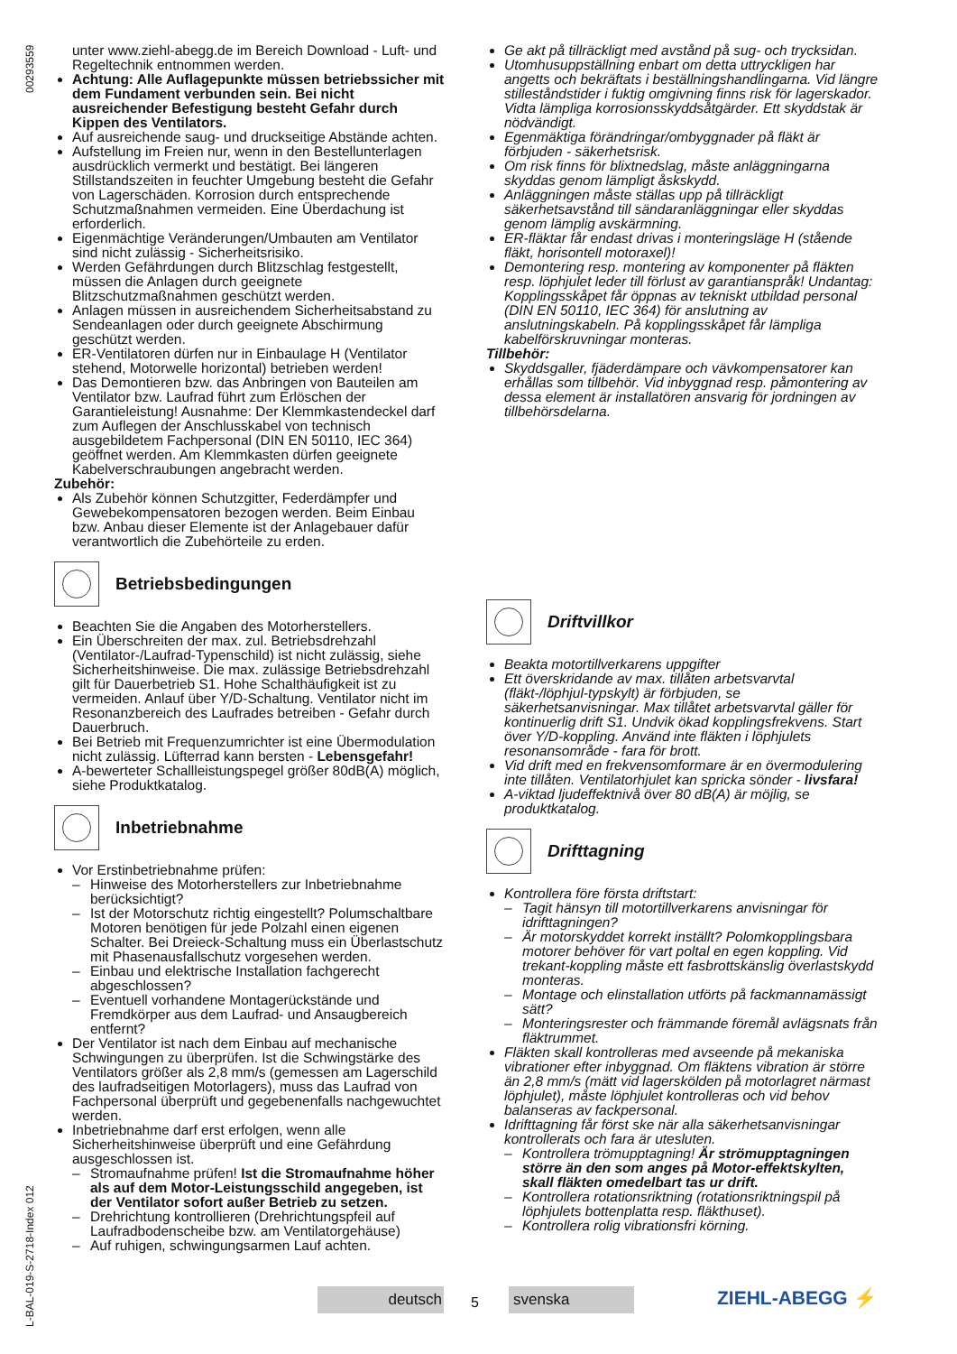L-BAL-019-S-2718-Index 012 00293559
unter www.ziehl-abegg.de im Bereich Download - Luft- und Regeltechnik entnommen werden.
Achtung: Alle Auflagepunkte müssen betriebssicher mit dem Fundament verbunden sein. Bei nicht ausreichender Befestigung besteht Gefahr durch Kippen des Ventilators.
Auf ausreichende saug- und druckseitige Abstände achten.
Aufstellung im Freien nur, wenn in den Bestellunterlagen ausdrücklich vermerkt und bestätigt. Bei längeren Stillstandszeiten in feuchter Umgebung besteht die Gefahr von Lagerschäden. Korrosion durch entsprechende Schutzmaßnahmen vermeiden. Eine Überdachung ist erforderlich.
Eigenmächtige Veränderungen/Umbauten am Ventilator sind nicht zulässig - Sicherheitsrisiko.
Werden Gefährdungen durch Blitzschlag festgestellt, müssen die Anlagen durch geeignete Blitzschutzmaßnahmen geschützt werden.
Anlagen müssen in ausreichendem Sicherheitsabstand zu Sendeanlagen oder durch geeignete Abschirmung geschützt werden.
ER-Ventilatoren dürfen nur in Einbaulage H (Ventilator stehend, Motorwelle horizontal) betrieben werden!
Das Demontieren bzw. das Anbringen von Bauteilen am Ventilator bzw. Laufrad führt zum Erlöschen der Garantieleistung! Ausnahme: Der Klemmkastendeckel darf zum Auflegen der Anschlusskabel von technisch ausgebildetem Fachpersonal (DIN EN 50110, IEC 364) geöffnet werden. Am Klemmkasten dürfen geeignete Kabelverschraubungen angebracht werden.
Zubehör:
Als Zubehör können Schutzgitter, Federdämpfer und Gewebekompensatoren bezogen werden. Beim Einbau bzw. Anbau dieser Elemente ist der Anlagebauer dafür verantwortlich die Zubehörteile zu erden.
Betriebsbedingungen
Beachten Sie die Angaben des Motorherstellers.
Ein Überschreiten der max. zul. Betriebsdrehzahl (Ventilator-/Laufrad-Typenschild) ist nicht zulässig, siehe Sicherheitshinweise. Die max. zulässige Betriebsdrehzahl gilt für Dauerbetrieb S1. Hohe Schalthäufigkeit ist zu vermeiden. Anlauf über Y/D-Schaltung. Ventilator nicht im Resonanzbereich des Laufrades betreiben - Gefahr durch Dauerbruch.
Bei Betrieb mit Frequenzumrichter ist eine Übermodulation nicht zulässig. Lüfterrad kann bersten - Lebensgefahr!
A-bewerteter Schallleistungspegel größer 80dB(A) möglich, siehe Produktkatalog.
Inbetriebnahme
Vor Erstinbetriebnahme prüfen:
Hinweise des Motorherstellers zur Inbetriebnahme berücksichtigt?
Ist der Motorschutz richtig eingestellt? Polumschaltbare Motoren benötigen für jede Polzahl einen eigenen Schalter. Bei Dreieck-Schaltung muss ein Überlastschutz mit Phasenausfallschutz vorgesehen werden.
Einbau und elektrische Installation fachgerecht abgeschlossen?
Eventuell vorhandene Montagerückstände und Fremdkörper aus dem Laufrad- und Ansaugbereich entfernt?
Der Ventilator ist nach dem Einbau auf mechanische Schwingungen zu überprüfen. Ist die Schwingstärke des Ventilators größer als 2,8 mm/s (gemessen am Lagerschild des laufradseitigen Motorlagers), muss das Laufrad von Fachpersonal überprüft und gegebenenfalls nachgewuchtet werden.
Inbetriebnahme darf erst erfolgen, wenn alle Sicherheitshinweise überprüft und eine Gefährdung ausgeschlossen ist.
Stromaufnahme prüfen! Ist die Stromaufnahme höher als auf dem Motor-Leistungsschild angegeben, ist der Ventilator sofort außer Betrieb zu setzen.
Drehrichtung kontrollieren (Drehrichtungspfeil auf Laufradbodenscheibe bzw. am Ventilatorgehäuse)
Auf ruhigen, schwingungsarmen Lauf achten.
Ge akt på tillräckligt med avstånd på sug- och trycksidan.
Utomhusuppställning enbart om detta uttryckligen har angetts och bekräftats i beställningshandlingarna. Vid längre stilleståndstider i fuktig omgivning finns risk för lagerskador. Vidta lämpliga korrosionsskyddsåtgärder. Ett skyddstak är nödvändigt.
Egenmäktiga förändringar/ombyggnader på fläkt är förbjuden - säkerhetsrisk.
Om risk finns för blixtnedslag, måste anläggningarna skyddas genom lämpligt åskskydd.
Anläggningen måste ställas upp på tillräckligt säkerhetsavstånd till sändaranläggningar eller skyddas genom lämplig avskärmning.
ER-fläktar får endast drivas i monteringsläge H (stående fläkt, horisontell motoraxel)!
Demontering resp. montering av komponenter på fläkten resp. löphjulet leder till förlust av garantianspråk! Undantag: Kopplingsskåpet får öppnas av tekniskt utbildad personal (DIN EN 50110, IEC 364) för anslutning av anslutningskabeln. På kopplingsskåpet får lämpliga kabelförskruvningar monteras.
Tillbehör:
Skyddsgaller, fjäderdämpare och vävkompensatorer kan erhållas som tillbehör. Vid inbyggnad resp. påmontering av dessa element är installatören ansvarig för jordningen av tillbehörsdelarna.
Driftvillkor
Beakta motortillverkarens uppgifter
Ett överskridande av max. tillåten arbetsvarvtal (fläkt-/löphjul-typskylt) är förbjuden, se säkerhetsanvisningar. Max tillåtet arbetsvarvtal gäller för kontinuerlig drift S1. Undvik ökad kopplingsfrekvens. Start över Y/D-koppling. Använd inte fläkten i löphjulets resonansområde - fara för brott.
Vid drift med en frekvensomformare är en övermodulering inte tillåten. Ventilatorhjulet kan spricka sönder - livsfara!
A-viktad ljudeffektnivå över 80 dB(A) är möjlig, se produktkatalog.
Drifttagning
Kontrollera före första driftstart:
Tagit hänsyn till motortillverkarens anvisningar för idrifttagningen?
Är motorskyddet korrekt inställt? Polomkopplingsbara motorer behöver för vart poltal en egen koppling. Vid trekant-koppling måste ett fasbrottskänslig överlastskydd monteras.
Montage och elinstallation utförts på fackmannamässigt sätt?
Monteringsrester och främmande föremål avlägsnats från fläktrummet.
Fläkten skall kontrolleras med avseende på mekaniska vibrationer efter inbyggnad. Om fläktens vibration är större än 2,8 mm/s (mätt vid lagerskölden på motorlagret närmast löphjulet), måste löphjulet kontrolleras och vid behov balanseras av fackpersonal.
Idrifttagning får först ske när alla säkerhetsanvisningar kontrollerats och fara är utesluten.
Kontrollera trömupptagning! Är strömupptagningen större än den som anges på Motor-effektskylten, skall fläkten omedelbart tas ur drift.
Kontrollera rotationsriktning (rotationsriktningspil på löphjulets bottenplatta resp. fläkthuset).
Kontrollera rolig vibrationsfri körning.
deutsch 5
svenska
ZIEHL-ABEGG ⚡